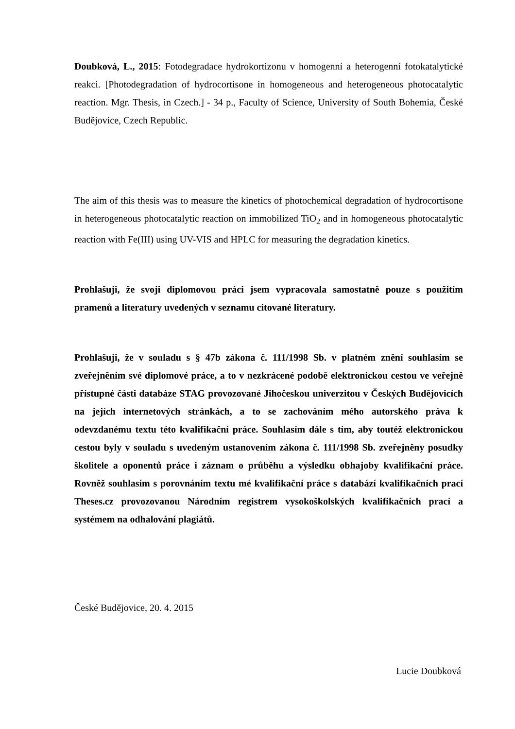Doubková, L., 2015: Fotodegradace hydrokortizonu v homogenní a heterogenní fotokatalytické reakci. [Photodegradation of hydrocortisone in homogeneous and heterogeneous photocatalytic reaction. Mgr. Thesis, in Czech.] - 34 p., Faculty of Science, University of South Bohemia, České Budějovice, Czech Republic.
The aim of this thesis was to measure the kinetics of photochemical degradation of hydrocortisone in heterogeneous photocatalytic reaction on immobilized TiO<sub>2</sub> and in homogeneous photocatalytic reaction with Fe(III) using UV-VIS and HPLC for measuring the degradation kinetics.
Prohlašuji, že svoji diplomovou práci jsem vypracovala samostatně pouze s použitím pramenů a literatury uvedených v seznamu citované literatury.
Prohlašuji, že v souladu s § 47b zákona č. 111/1998 Sb. v platném znění souhlasím se zveřejněním své diplomové práce, a to v nezkrácené podobě elektronickou cestou ve veřejně přístupné části databáze STAG provozované Jihočeskou univerzitou v Českých Budějovicích na jejích internetových stránkách, a to se zachováním mého autorského práva k odevzdanému textu této kvalifikační práce. Souhlasím dále s tím, aby toutéž elektronickou cestou byly v souladu s uvedeným ustanovením zákona č. 111/1998 Sb. zveřejněny posudky školitele a oponentů práce i záznam o průběhu a výsledku obhajoby kvalifikační práce. Rovněž souhlasím s porovnáním textu mé kvalifikační práce s databází kvalifikačních prací Theses.cz provozovanou Národním registrem vysokoškolských kvalifikačních prací a systémem na odhalování plagiátů.
České Budějovice, 20. 4. 2015
Lucie Doubková